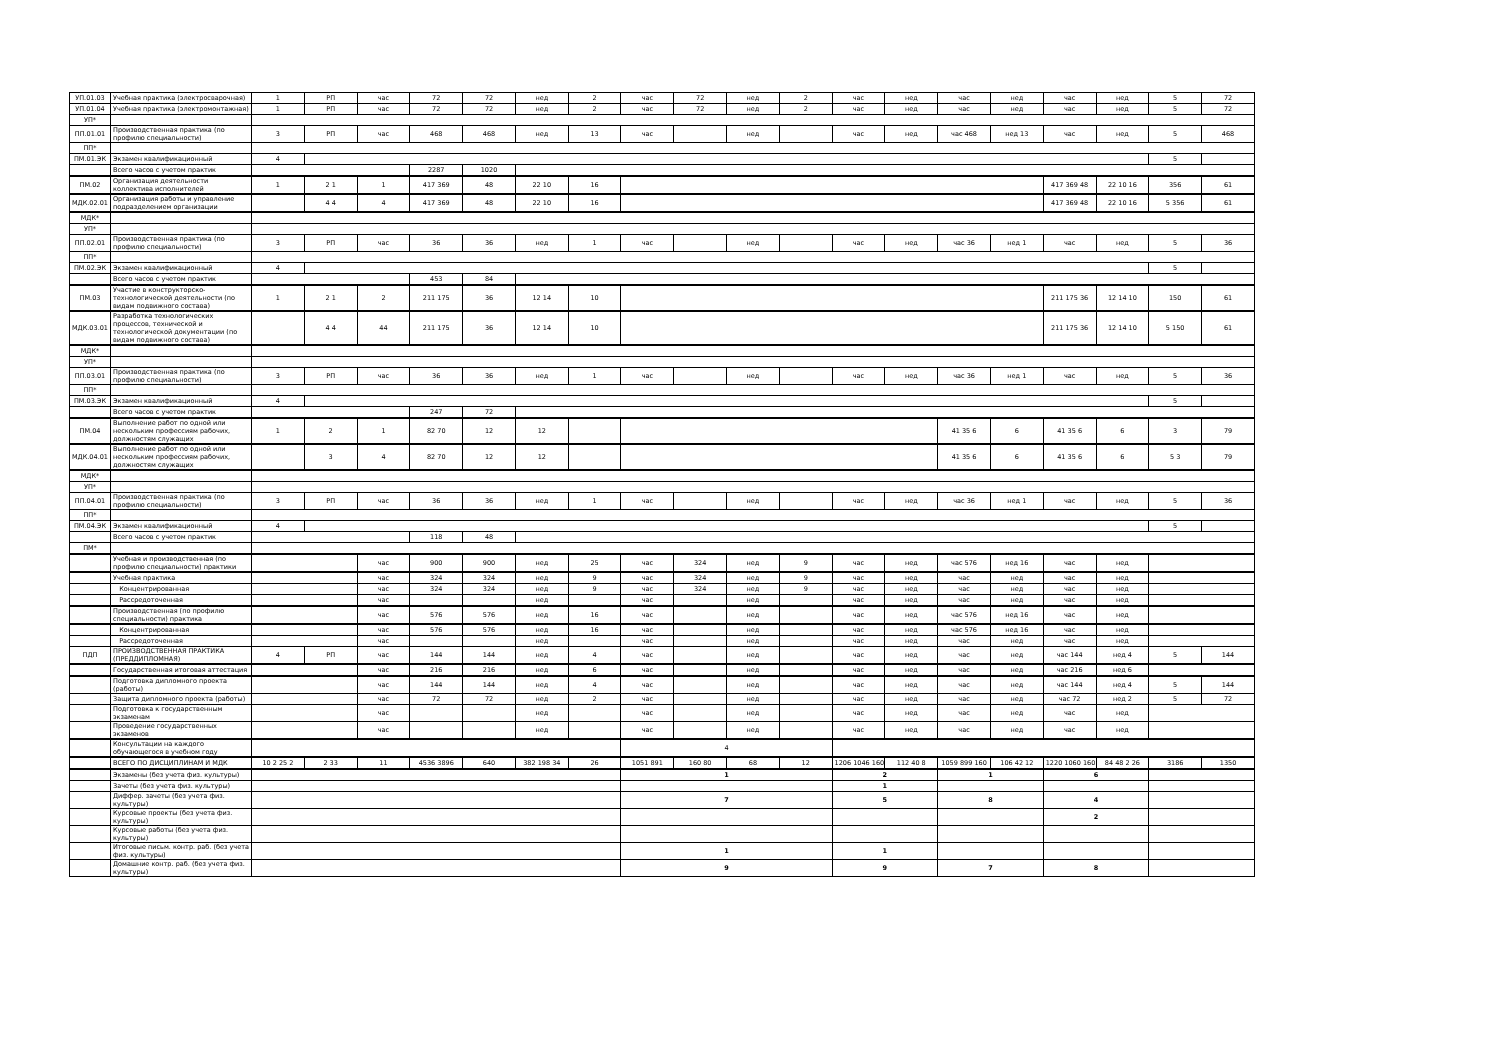| УП.01.03 | Учебная практика (электросварочная) | 1 | РП | час | 72 | 72 | нед | 2 | час | 72 | нед | 2 | час | нед | час | нед | час | нед | 5 | 72 |
| УП.01.04 | Учебная практика (электромонтажная) | 1 | РП | час | 72 | 72 | нед | 2 | час | 72 | нед | 2 | час | нед | час | нед | час | нед | 5 | 72 |
| УП* | | | | | | | | | | | | | | | | | | | | |
| ПП.01.01 | Производственная практика (по профилю специальности) | 3 | РП | час | 468 | 468 | нед | 13 | час | | нед | | час | нед | час 468 | нед 13 | час | нед | 5 | 468 |
| ПП* | | | | | | | | | | | | | | | | | | | | |
| ПМ.01.ЭК | Экзамен квалификационный | 4 | | | | | | | | | | | | | | | | | 5 | |
| | Всего часов с учетом практик | | | | 2287 | 1020 | | | | | | | | | | | | | | |
| ПМ.02 | Организация деятельности коллектива исполнителей | 1 | 2 1 | 1 | 417 369 | 48 | 22 10 | 16 | | | | | | | | | 417 369 48 | 22 10 16 | 356 | 61 |
| МДК.02.01 | Организация работы и управление подразделением организации | | 4 4 | 4 | 417 369 | 48 | 22 10 | 16 | | | | | | | | | 417 369 48 | 22 10 16 | 5 356 | 61 |
| МДК* | | | | | | | | | | | | | | | | | | | | |
| УП* | | | | | | | | | | | | | | | | | | | | |
| ПП.02.01 | Производственная практика (по профилю специальности) | 3 | РП | час | 36 | 36 | нед | 1 | час | | нед | | час | нед | час 36 | нед 1 | час | нед | 5 | 36 |
| ПП* | | | | | | | | | | | | | | | | | | | | |
| ПМ.02.ЭК | Экзамен квалификационный | 4 | | | | | | | | | | | | | | | | | 5 | |
| | Всего часов с учетом практик | | | | 453 | 84 | | | | | | | | | | | | | | |
| ПМ.03 | Участие в конструкторско-технологической деятельности (по видам подвижного состава) | 1 | 2 1 | 2 | 211 175 | 36 | 12 14 | 10 | | | | | | | | | 211 175 36 | 12 14 10 | 150 | 61 |
| МДК.03.01 | Разработка технологических процессов, технической и технологической документации (по видам подвижного состава) | | 4 4 | 44 | 211 175 | 36 | 12 14 | 10 | | | | | | | | | 211 175 36 | 12 14 10 | 5 150 | 61 |
| МДК* | | | | | | | | | | | | | | | | | | | | |
| УП* | | | | | | | | | | | | | | | | | | | | |
| ПП.03.01 | Производственная практика (по профилю специальности) | 3 | РП | час | 36 | 36 | нед | 1 | час | | нед | | час | нед | час 36 | нед 1 | час | нед | 5 | 36 |
| ПП* | | | | | | | | | | | | | | | | | | | | |
| ПМ.03.ЭК | Экзамен квалификационный | 4 | | | | | | | | | | | | | | | | | 5 | |
| | Всего часов с учетом практик | | | | 247 | 72 | | | | | | | | | | | | | | |
| ПМ.04 | Выполнение работ по одной или нескольким профессиям рабочих, должностям служащих | 1 | 2 | 1 | 82 70 | 12 | 12 | | | | | | | | 41 35 6 | 6 | 41 35 6 | 6 | 3 | 79 |
| МДК.04.01 | Выполнение работ по одной или нескольким профессиям рабочих, должностям служащих | | 3 | 4 | 82 70 | 12 | 12 | | | | | | | | 41 35 6 | 6 | 41 35 6 | 6 | 5 3 | 79 |
| МДК* | | | | | | | | | | | | | | | | | | | | |
| УП* | | | | | | | | | | | | | | | | | | | | |
| ПП.04.01 | Производственная практика (по профилю специальности) | 3 | РП | час | 36 | 36 | нед | 1 | час | | нед | | час | нед | час 36 | нед 1 | час | нед | 5 | 36 |
| ПП* | | | | | | | | | | | | | | | | | | | | |
| ПМ.04.ЭК | Экзамен квалификационный | 4 | | | | | | | | | | | | | | | | | 5 | |
| | Всего часов с учетом практик | | | | 118 | 48 | | | | | | | | | | | | | | |
| ПМ* | | | | | | | | | | | | | | | | | | | | |
| | Учебная и производственная (по профилю специальности) практики | | | час | 900 | 900 | нед | 25 | час | 324 | нед | 9 | час | нед | час 576 | нед 16 | час | нед | | |
| | Учебная практика | | | час | 324 | 324 | нед | 9 | час | 324 | нед | 9 | час | нед | час | нед | час | нед | | |
| | Концентрированная | | | час | 324 | 324 | нед | 9 | час | 324 | нед | 9 | час | нед | час | нед | час | нед | | |
| | Рассредоточенная | | | час | | | нед | | час | | нед | | час | нед | час | нед | час | нед | | |
| | Производственная (по профилю специальности) практика | | | час | 576 | 576 | нед | 16 | час | | нед | | час | нед | час 576 | нед 16 | час | нед | | |
| | Концентрированная | | | час | 576 | 576 | нед | 16 | час | | нед | | час | нед | час 576 | нед 16 | час | нед | | |
| | Рассредоточенная | | | час | | | нед | | час | | нед | | час | нед | час | нед | час | нед | | |
| ПДП | ПРОИЗВОДСТВЕННАЯ ПРАКТИКА (ПРЕДДИПЛОМНАЯ) | 4 | РП | час | 144 | 144 | нед | 4 | час | | нед | | час | нед | час | нед | час 144 | нед 4 | 5 | 144 |
| | Государственная итоговая аттестация | | | час | 216 | 216 | нед | 6 | час | | нед | | час | нед | час | нед | час 216 | нед 6 | | |
| | Подготовка дипломного проекта (работы) | | | час | 144 | 144 | нед | 4 | час | | нед | | час | нед | час | нед | час 144 | нед 4 | 5 | 144 |
| | Защита дипломного проекта (работы) | | | час | 72 | 72 | нед | 2 | час | | нед | | час | нед | час | нед | час 72 | нед 2 | 5 | 72 |
| | Подготовка к государственным экзаменам | | | час | | | нед | | час | | нед | | час | нед | час | нед | час | нед | | |
| | Проведение государственных экзаменов | | | час | | | нед | | час | | нед | | час | нед | час | нед | час | нед | | |
| | Консультации на каждого обучающегося в учебном году | | | | | | | | 4 | | | | | | | | | | | |
| | ВСЕГО ПО ДИСЦИПЛИНАМ И МДК | 10 2 25 2 | 2 33 | 11 | 4536 3896 | 640 | 382 198 34 | 26 | 1051 891 | 160 80 | 68 | 12 | 1206 1046 160 | 112 40 8 | 1059 899 160 | 106 42 12 | 1220 1060 160 | 84 48 2 26 | 3186 | 1350 |
| | Экзамены (без учета физ. культуры) | | | | | | | | 1 | | | | 2 | | 1 | | 6 | | | |
| | Зачеты (без учета физ. культуры) | | | | | | | | | | | | 1 | | | | | | | |
| | Диффер. зачеты (без учета физ. культуры) | | | | | | | | 7 | | | | 5 | | 8 | | 4 | | | |
| | Курсовые проекты (без учета физ. культуры) | | | | | | | | | | | | | | | | 2 | | | |
| | Курсовые работы (без учета физ. культуры) | | | | | | | | | | | | | | | | | | | |
| | Итоговые письм. контр. раб. (без учета физ. культуры) | | | | | | | | 1 | | | | 1 | | | | | | | |
| | Домашние контр. раб. (без учета физ. культуры) | | | | | | | | 9 | | | | 9 | | 7 | | 8 | | | |